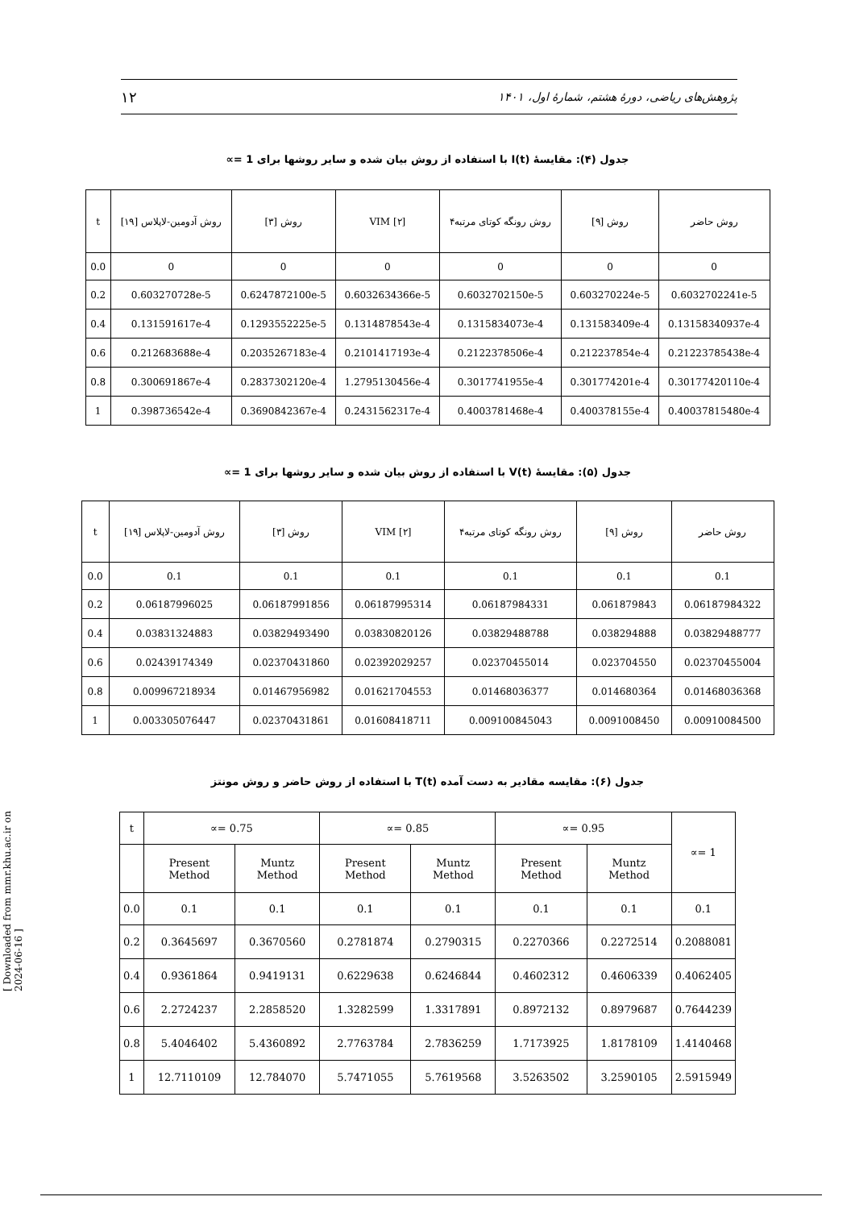۱۲ پژوهش‌های ریاضی، دورهٔ هشتم، شمارهٔ اول، ۱۴۰۱
جدول (۴): مقایسهٔ I(t) با استفاده از روش بیان شده و سایر روشها برای 1 =∝
| t | روش آدومین-لاپلاس [۱۹] | روش [۳] | VIM [۲] | روش رونگه کوتای مرتبه۴ | روش [۹] | روش حاضر |
| --- | --- | --- | --- | --- | --- | --- |
| 0.0 | 0 | 0 | 0 | 0 | 0 | 0 |
| 0.2 | 0.603270728e-5 | 0.6247872100e-5 | 0.6032634366e-5 | 0.6032702150e-5 | 0.603270224e-5 | 0.6032702241e-5 |
| 0.4 | 0.131591617e-4 | 0.1293552225e-5 | 0.1314878543e-4 | 0.1315834073e-4 | 0.131583409e-4 | 0.13158340937e-4 |
| 0.6 | 0.212683688e-4 | 0.2035267183e-4 | 0.2101417193e-4 | 0.2122378506e-4 | 0.212237854e-4 | 0.21223785438e-4 |
| 0.8 | 0.300691867e-4 | 0.2837302120e-4 | 1.2795130456e-4 | 0.3017741955e-4 | 0.301774201e-4 | 0.30177420110e-4 |
| 1 | 0.398736542e-4 | 0.3690842367e-4 | 0.2431562317e-4 | 0.4003781468e-4 | 0.400378155e-4 | 0.40037815480e-4 |
جدول (۵): مقایسهٔ V(t) با استفاده از روش بیان شده و سایر روشها برای 1 =∝
| t | روش آدومین-لاپلاس [۱۹] | روش [۳] | VIM [۲] | روش رونگه کوتای مرتبه۴ | روش [۹] | روش حاضر |
| --- | --- | --- | --- | --- | --- | --- |
| 0.0 | 0.1 | 0.1 | 0.1 | 0.1 | 0.1 | 0.1 |
| 0.2 | 0.06187996025 | 0.06187991856 | 0.06187995314 | 0.06187984331 | 0.061879843 | 0.06187984322 |
| 0.4 | 0.03831324883 | 0.03829493490 | 0.03830820126 | 0.03829488788 | 0.038294888 | 0.03829488777 |
| 0.6 | 0.02439174349 | 0.02370431860 | 0.02392029257 | 0.02370455014 | 0.023704550 | 0.02370455004 |
| 0.8 | 0.009967218934 | 0.01467956982 | 0.01621704553 | 0.01468036377 | 0.014680364 | 0.01468036368 |
| 1 | 0.003305076447 | 0.02370431861 | 0.01608418711 | 0.009100845043 | 0.0091008450 | 0.00910084500 |
جدول (۶): مقایسه مقادیر به دست آمده T(t) با استفاده از روش حاضر و روش مونتز
| t | ∝= 0.75 | | ∝= 0.85 | | ∝= 0.95 | | ∝= 1 |
| --- | --- | --- | --- | --- | --- | --- | --- |
| | Present Method | Muntz Method | Present Method | Muntz Method | Present Method | Muntz Method | |
| 0.0 | 0.1 | 0.1 | 0.1 | 0.1 | 0.1 | 0.1 | 0.1 |
| 0.2 | 0.3645697 | 0.3670560 | 0.2781874 | 0.2790315 | 0.2270366 | 0.2272514 | 0.2088081 |
| 0.4 | 0.9361864 | 0.9419131 | 0.6229638 | 0.6246844 | 0.4602312 | 0.4606339 | 0.4062405 |
| 0.6 | 2.2724237 | 2.2858520 | 1.3282599 | 1.3317891 | 0.8972132 | 0.8979687 | 0.7644239 |
| 0.8 | 5.4046402 | 5.4360892 | 2.7763784 | 2.7836259 | 1.7173925 | 1.8178109 | 1.4140468 |
| 1 | 12.7110109 | 12.784070 | 5.7471055 | 5.7619568 | 3.5263502 | 3.2590105 | 2.5915949 |
[ Downloaded from mmr.khu.ac.ir on 2024-06-16 ]